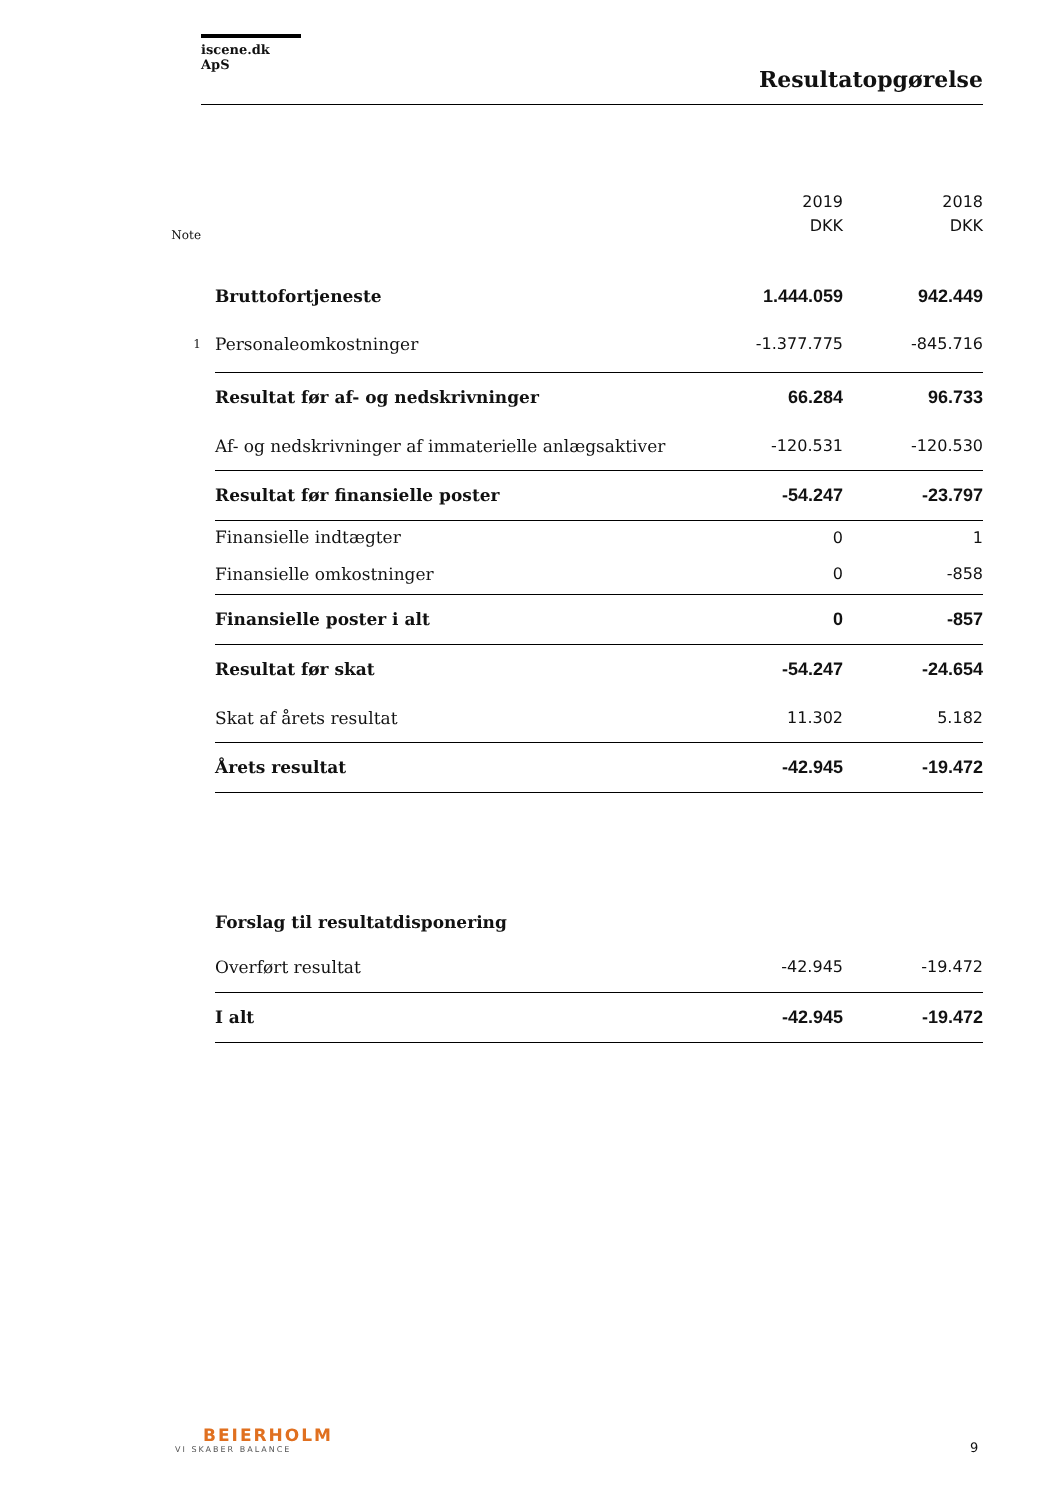iscene.dk ApS
Resultatopgørelse
| Note | | 2019 DKK | 2018 DKK |
| --- | --- | --- | --- |
| | Bruttofortjeneste | 1.444.059 | 942.449 |
| 1 | Personaleomkostninger | -1.377.775 | -845.716 |
| | Resultat før af- og nedskrivninger | 66.284 | 96.733 |
| | Af- og nedskrivninger af immaterielle anlægsaktiver | -120.531 | -120.530 |
| | Resultat før finansielle poster | -54.247 | -23.797 |
| | Finansielle indtægter | 0 | 1 |
| | Finansielle omkostninger | 0 | -858 |
| | Finansielle poster i alt | 0 | -857 |
| | Resultat før skat | -54.247 | -24.654 |
| | Skat af årets resultat | 11.302 | 5.182 |
| | Årets resultat | -42.945 | -19.472 |
| | Forslag til resultatdisponering | | |
| | Overført resultat | -42.945 | -19.472 |
| | I alt | -42.945 | -19.472 |
BEIERHOLM
VI SKABER BALANCE
9